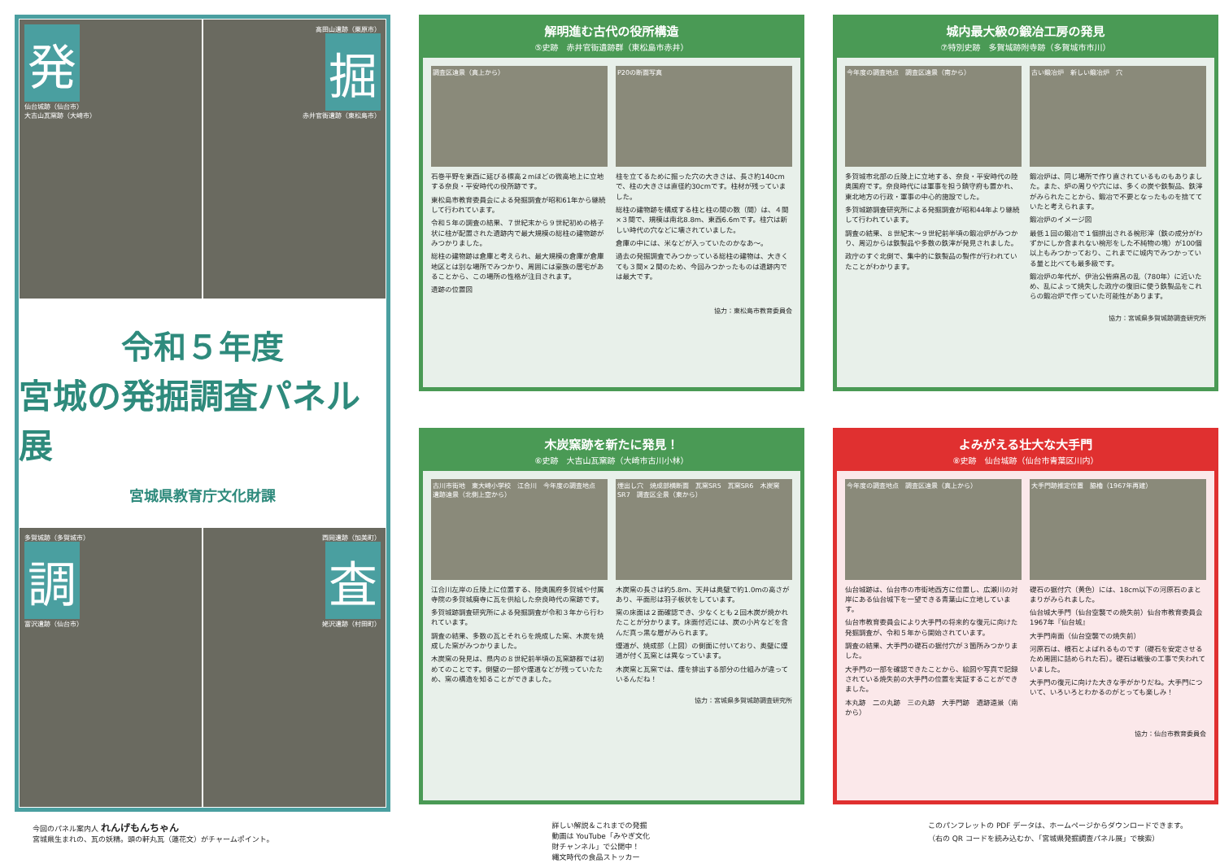解明進む古代の役所構造
⑤史跡　赤井官衙遺跡群（東松島市赤井）
調査区遠景（真上から）
石巻平野を東西に延びる標高２mほどの微高地上に立地する奈良・平安時代の役所跡です。
東松島市教育委員会による発掘調査が昭和61年から継続して行われています。
令和５年の調査の結果、７世紀末から９世紀初めの格子状に柱が配置された遺跡内で最大規模の総柱の建物跡がみつかりました。
総柱の建物跡は倉庫と考えられ、最大規模の倉庫が倉庫地区とは別な場所でみつかり、周囲には豪族の居宅があることから、この場所の性格が注目されます。
遺跡の位置図
P20の断面写真
柱を立てるために掘った穴の大きさは、長さ約140cmで、柱の大きさは直径約30cmです。柱材が残っていました。
総柱の建物跡を構成する柱と柱の間の数（間）は、４間×３間で、規模は南北8.8m、東西6.6mです。柱穴は新しい時代の穴などに壊されていました。
倉庫の中には、米などが入っていたのかなあ～。
過去の発掘調査でみつかっている総柱の建物は、大きくても３間×２間のため、今回みつかったものは遺跡内では最大です。
協力：東松島市教育委員会
城内最大級の鍛冶工房の発見
⑦特別史跡　多賀城跡附寺跡（多賀城市市川）
今年度の調査地点　調査区遠景（南から）
多賀城市北部の丘陵上に立地する、奈良・平安時代の陸奥国府です。奈良時代には軍事を担う鎮守府も置かれ、東北地方の行政・軍事の中心的施設でした。
多賀城跡調査研究所による発掘調査が昭和44年より継続して行われています。
調査の結果、８世紀末～９世紀前半頃の鍛冶炉がみつかり、周辺からは鉄製品や多数の鉄滓が発見されました。
政庁のすぐ北側で、集中的に鉄製品の製作が行われていたことがわかります。
古い鍛冶炉　新しい鍛冶炉　穴
鍛冶炉は、同じ場所で作り直されているものもありました。また、炉の周りや穴には、多くの炭や鉄製品、鉄滓がみられたことから、鍛冶で不要となったものを捨てていたと考えられます。
鍛冶炉のイメージ図
最低１回の鍛冶で１個排出される椀形滓（鉄の成分がわずかにしか含まれない椀形をした不純物の塊）が100個以上もみつかっており、これまでに城内でみつかっている量と比べても最多級です。
鍛冶炉の年代が、伊治公呰麻呂の乱（780年）に近いため、乱によって焼失した政庁の復旧に使う鉄製品をこれらの鍛冶炉で作っていた可能性があります。
協力：宮城県多賀城跡調査研究所
発
仙台城跡（仙台市）
大吉山瓦窯跡（大崎市）
高田山遺跡（栗原市）
掘
赤井官衙遺跡（東松島市）
令和５年度
宮城の発掘調査パネル展
宮城県教育庁文化財課
多賀城跡（多賀城市）
調
富沢遺跡（仙台市）
西岡遺跡（加美町）
査
姥沢遺跡（村田町）
木炭窯跡を新たに発見！
⑥史跡　大吉山瓦窯跡（大崎市古川小林）
古川市街地　東大崎小学校　江合川　今年度の調査地点　遺跡遠景（北側上空から）
江合川左岸の丘陵上に位置する、陸奥国府多賀城や付属寺院の多賀城廃寺に瓦を供給した奈良時代の窯跡です。
多賀城跡調査研究所による発掘調査が令和３年から行われています。
調査の結果、多数の瓦とそれらを焼成した窯、木炭を焼成した窯がみつかりました。
木炭窯の発見は、県内の８世紀前半頃の瓦窯跡群では初めてのことです。側壁の一部や煙道などが残っていたため、窯の構造を知ることができました。
煙出し穴　焼成部横断面　瓦窯SR5　瓦窯SR6　木炭窯SR7　調査区全景（東から）
木炭窯の長さは約5.8m、天井は奥壁で約1.0mの高さがあり、平面形は羽子板状をしています。
窯の床面は２面確認でき、少なくとも２回木炭が焼かれたことが分かります。床面付近には、炭の小片などを含んだ真っ黒な層がみられます。
煙道が、焼成部（上図）の側面に付いており、奥壁に煙道が付く瓦窯とは異なっています。
木炭窯と瓦窯では、煙を排出する部分の仕組みが違っているんだね！
協力：宮城県多賀城跡調査研究所
よみがえる壮大な大手門
⑧史跡　仙台城跡（仙台市青葉区川内）
今年度の調査地点　調査区遠景（真上から）
仙台城跡は、仙台市の市街地西方に位置し、広瀬川の対岸にある仙台城下を一望できる青葉山に立地しています。
仙台市教育委員会により大手門の将来的な復元に向けた発掘調査が、令和５年から開始されています。
調査の結果、大手門の礎石の据付穴が３箇所みつかりました。
大手門の一部を確認できたことから、絵図や写真で記録されている焼失前の大手門の位置を実証することができました。
本丸跡　二の丸跡　三の丸跡　大手門跡　遺跡遠景（南から）
大手門跡推定位置　脇櫓（1967年再建）
礎石の据付穴（黄色）には、18cm以下の河原石のまとまりがみられました。
仙台城大手門（仙台空襲での焼失前）仙台市教育委員会1967年『仙台城』
大手門南面（仙台空襲での焼失前）
河原石は、根石とよばれるものです（礎石を安定させるため周囲に詰められた石）。礎石は戦後の工事で失われていました。
大手門の復元に向けた大きな手がかりだね。大手門について、いろいろとわかるのがとっても楽しみ！
協力：仙台市教育委員会
今回のパネル案内人 れんげもんちゃん
宮城県生まれの、瓦の妖精。頭の軒丸瓦（蓮花文）がチャームポイント。
詳しい解説＆これまでの発掘
動画は YouTube「みやぎ文化
財チャンネル」で公開中！
縄文時代の食品ストッカー
このパンフレットの PDF データは、ホームページからダウンロードできます。
（右の QR コードを読み込むか、「宮城県発掘調査パネル展」で検索）